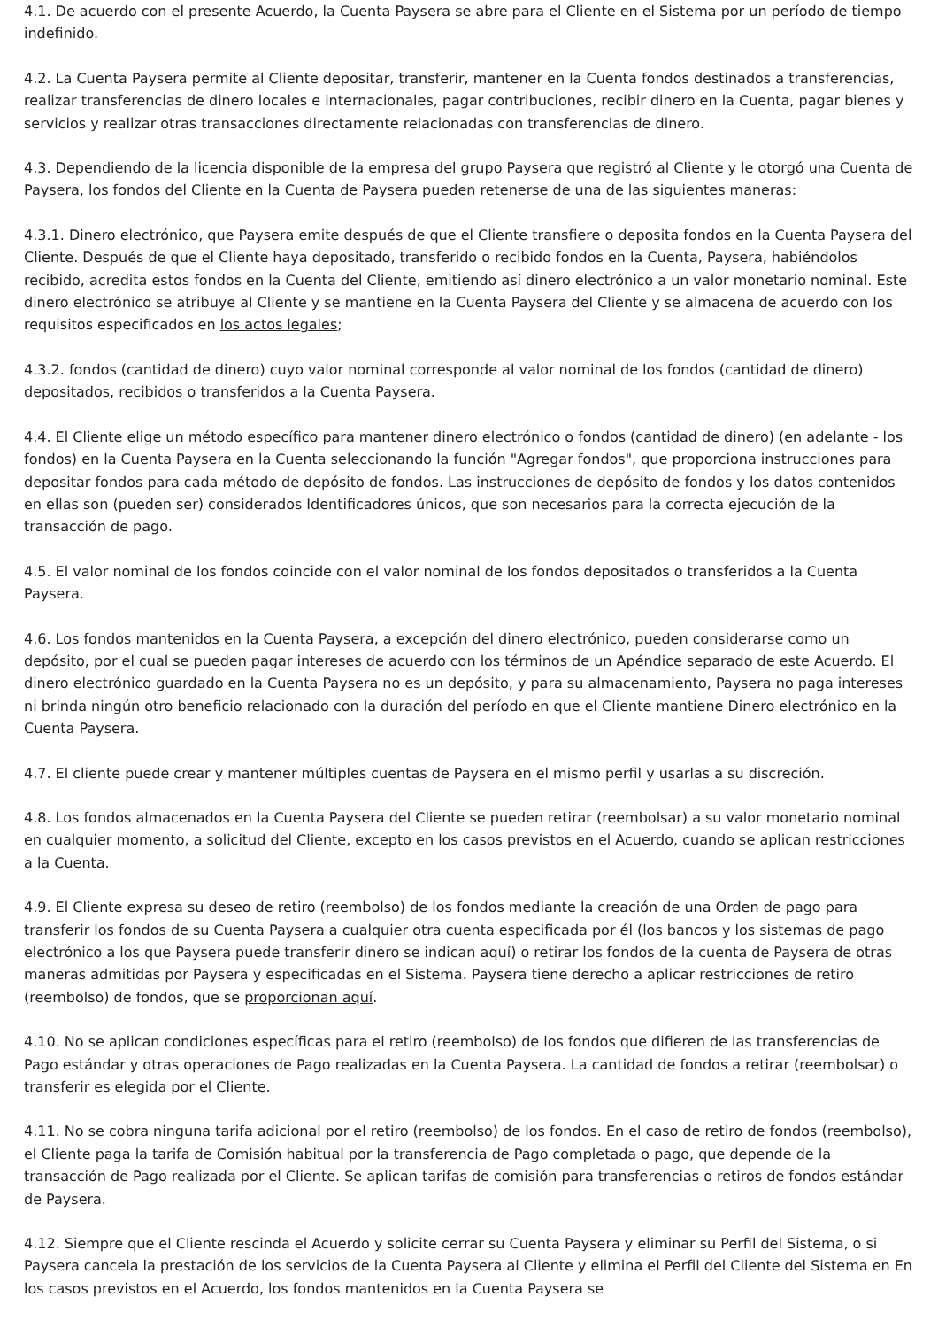4.1. De acuerdo con el presente Acuerdo, la Cuenta Paysera se abre para el Cliente en el Sistema por un período de tiempo indefinido.
4.2. La Cuenta Paysera permite al Cliente depositar, transferir, mantener en la Cuenta fondos destinados a transferencias, realizar transferencias de dinero locales e internacionales, pagar contribuciones, recibir dinero en la Cuenta, pagar bienes y servicios y realizar otras transacciones directamente relacionadas con transferencias de dinero.
4.3. Dependiendo de la licencia disponible de la empresa del grupo Paysera que registró al Cliente y le otorgó una Cuenta de Paysera, los fondos del Cliente en la Cuenta de Paysera pueden retenerse de una de las siguientes maneras:
4.3.1. Dinero electrónico, que Paysera emite después de que el Cliente transfiere o deposita fondos en la Cuenta Paysera del Cliente. Después de que el Cliente haya depositado, transferido o recibido fondos en la Cuenta, Paysera, habiéndolos recibido, acredita estos fondos en la Cuenta del Cliente, emitiendo así dinero electrónico a un valor monetario nominal. Este dinero electrónico se atribuye al Cliente y se mantiene en la Cuenta Paysera del Cliente y se almacena de acuerdo con los requisitos especificados en los actos legales;
4.3.2. fondos (cantidad de dinero) cuyo valor nominal corresponde al valor nominal de los fondos (cantidad de dinero) depositados, recibidos o transferidos a la Cuenta Paysera.
4.4. El Cliente elige un método específico para mantener dinero electrónico o fondos (cantidad de dinero) (en adelante - los fondos) en la Cuenta Paysera en la Cuenta seleccionando la función "Agregar fondos", que proporciona instrucciones para depositar fondos para cada método de depósito de fondos. Las instrucciones de depósito de fondos y los datos contenidos en ellas son (pueden ser) considerados Identificadores únicos, que son necesarios para la correcta ejecución de la transacción de pago.
4.5. El valor nominal de los fondos coincide con el valor nominal de los fondos depositados o transferidos a la Cuenta Paysera.
4.6. Los fondos mantenidos en la Cuenta Paysera, a excepción del dinero electrónico, pueden considerarse como un depósito, por el cual se pueden pagar intereses de acuerdo con los términos de un Apéndice separado de este Acuerdo. El dinero electrónico guardado en la Cuenta Paysera no es un depósito, y para su almacenamiento, Paysera no paga intereses ni brinda ningún otro beneficio relacionado con la duración del período en que el Cliente mantiene Dinero electrónico en la Cuenta Paysera.
4.7. El cliente puede crear y mantener múltiples cuentas de Paysera en el mismo perfil y usarlas a su discreción.
4.8. Los fondos almacenados en la Cuenta Paysera del Cliente se pueden retirar (reembolsar) a su valor monetario nominal en cualquier momento, a solicitud del Cliente, excepto en los casos previstos en el Acuerdo, cuando se aplican restricciones a la Cuenta.
4.9. El Cliente expresa su deseo de retiro (reembolso) de los fondos mediante la creación de una Orden de pago para transferir los fondos de su Cuenta Paysera a cualquier otra cuenta especificada por él (los bancos y los sistemas de pago electrónico a los que Paysera puede transferir dinero se indican aquí) o retirar los fondos de la cuenta de Paysera de otras maneras admitidas por Paysera y especificadas en el Sistema. Paysera tiene derecho a aplicar restricciones de retiro (reembolso) de fondos, que se proporcionan aquí.
4.10. No se aplican condiciones específicas para el retiro (reembolso) de los fondos que difieren de las transferencias de Pago estándar y otras operaciones de Pago realizadas en la Cuenta Paysera. La cantidad de fondos a retirar (reembolsar) o transferir es elegida por el Cliente.
4.11. No se cobra ninguna tarifa adicional por el retiro (reembolso) de los fondos. En el caso de retiro de fondos (reembolso), el Cliente paga la tarifa de Comisión habitual por la transferencia de Pago completada o pago, que depende de la transacción de Pago realizada por el Cliente. Se aplican tarifas de comisión para transferencias o retiros de fondos estándar de Paysera.
4.12. Siempre que el Cliente rescinda el Acuerdo y solicite cerrar su Cuenta Paysera y eliminar su Perfil del Sistema, o si Paysera cancela la prestación de los servicios de la Cuenta Paysera al Cliente y elimina el Perfil del Cliente del Sistema en En los casos previstos en el Acuerdo, los fondos mantenidos en la Cuenta Paysera se